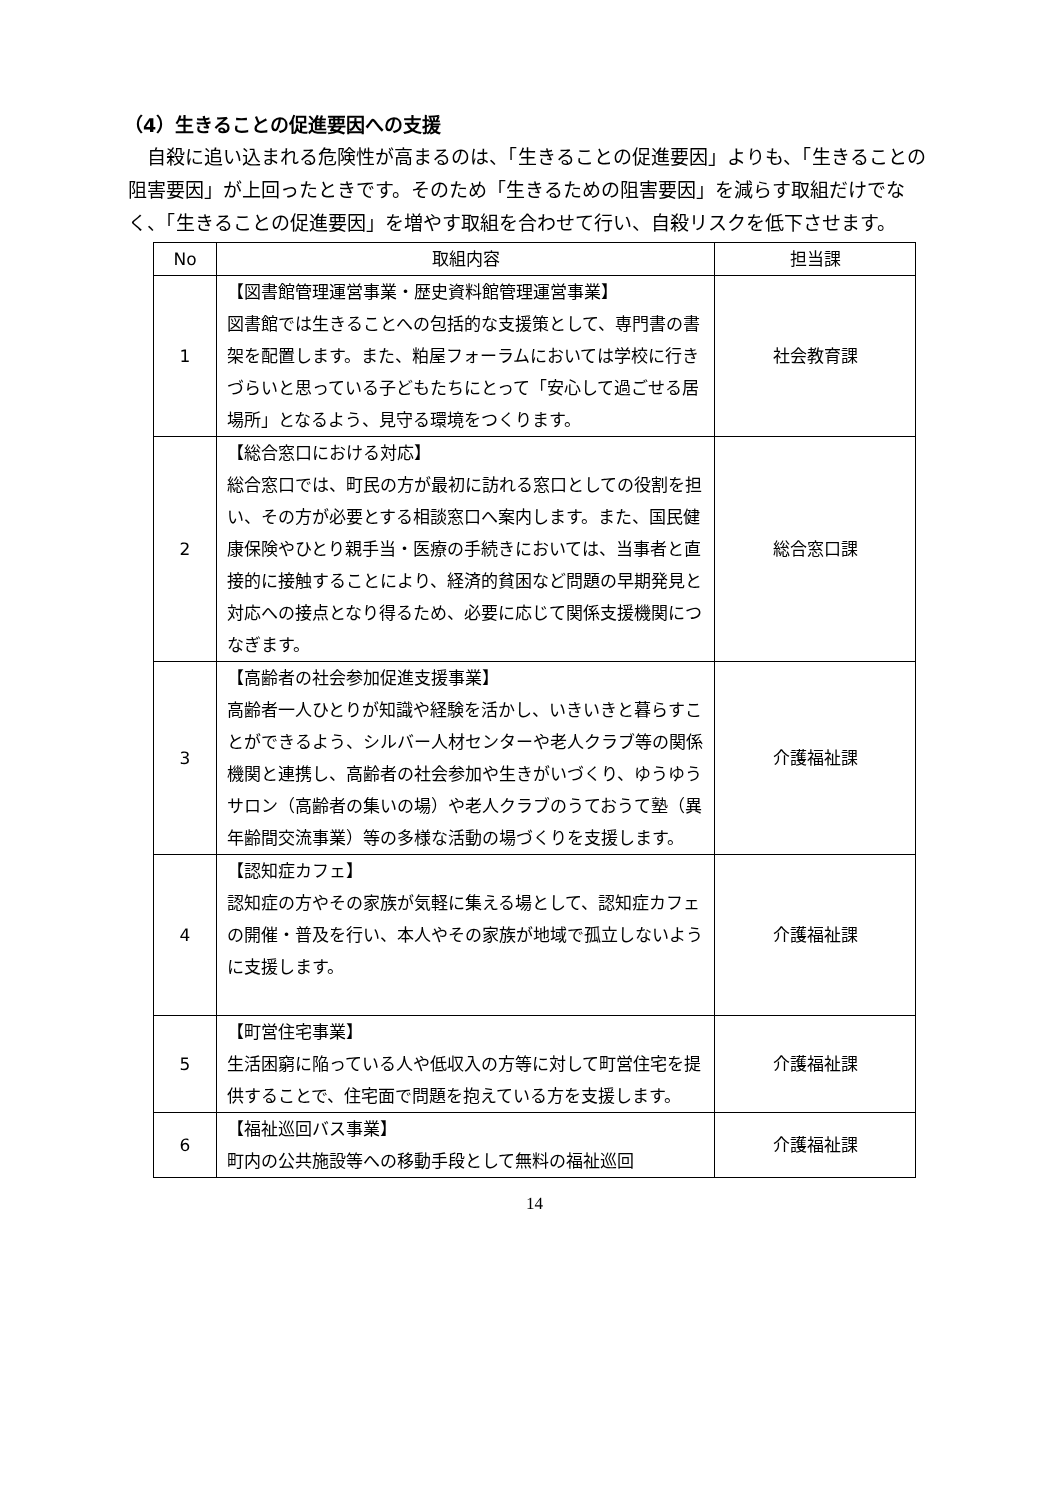（4）生きることの促進要因への支援
　自殺に追い込まれる危険性が高まるのは、「生きることの促進要因」よりも、「生きることの阻害要因」が上回ったときです。そのため「生きるための阻害要因」を減らす取組だけでなく、「生きることの促進要因」を増やす取組を合わせて行い、自殺リスクを低下させます。
| No | 取組内容 | 担当課 |
| --- | --- | --- |
| 1 | 【図書館管理運営事業・歴史資料館管理運営事業】 図書館では生きることへの包括的な支援策として、専門書の書架を配置します。また、粕屋フォーラムにおいては学校に行きづらいと思っている子どもたちにとって「安心して過ごせる居場所」となるよう、見守る環境をつくります。 | 社会教育課 |
| 2 | 【総合窓口における対応】 総合窓口では、町民の方が最初に訪れる窓口としての役割を担い、その方が必要とする相談窓口へ案内します。また、国民健康保険やひとり親手当・医療の手続きにおいては、当事者と直接的に接触することにより、経済的貧困など問題の早期発見と対応への接点となり得るため、必要に応じて関係支援機関につなぎます。 | 総合窓口課 |
| 3 | 【高齢者の社会参加促進支援事業】 高齢者一人ひとりが知識や経験を活かし、いきいきと暮らすことができるよう、シルバー人材センターや老人クラブ等の関係機関と連携し、高齢者の社会参加や生きがいづくり、ゆうゆうサロン（高齢者の集いの場）や老人クラブのうておうて塾（異年齢間交流事業）等の多様な活動の場づくりを支援します。 | 介護福祉課 |
| 4 | 【認知症カフェ】 認知症の方やその家族が気軽に集える場として、認知症カフェの開催・普及を行い、本人やその家族が地域で孤立しないように支援します。 | 介護福祉課 |
| 5 | 【町営住宅事業】 生活困窮に陥っている人や低収入の方等に対して町営住宅を提供することで、住宅面で問題を抱えている方を支援します。 | 介護福祉課 |
| 6 | 【福祉巡回バス事業】 町内の公共施設等への移動手段として無料の福祉巡回 | 介護福祉課 |
14